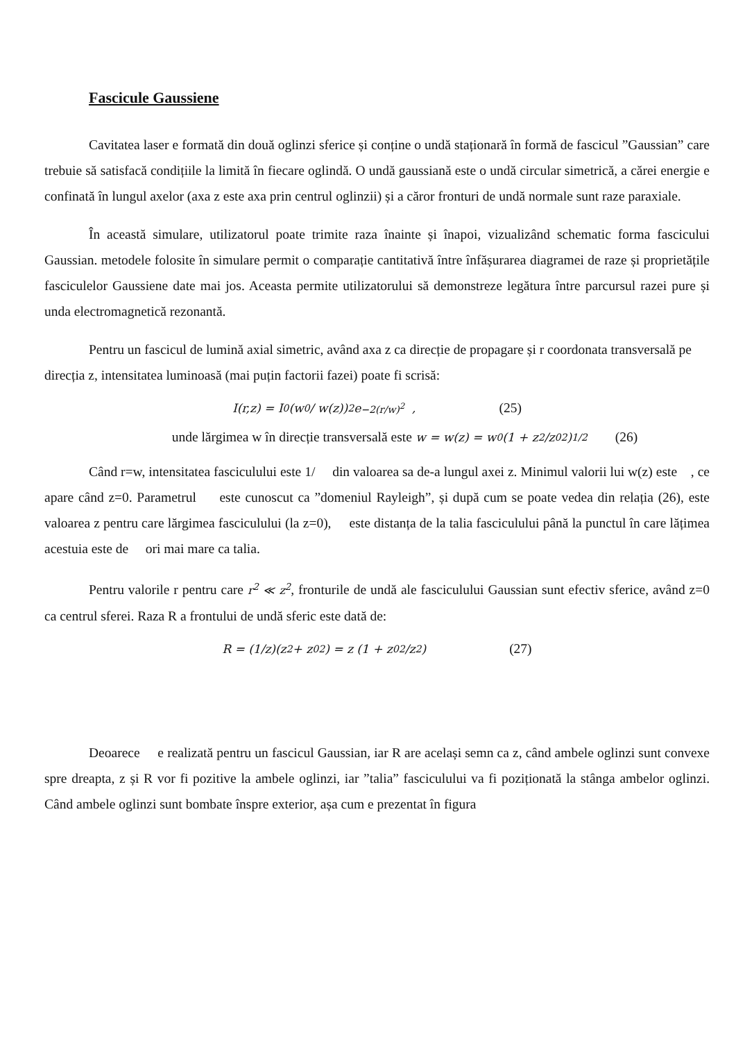Fascicule Gaussiene
Cavitatea laser e formată din două oglinzi sferice și conține o undă staționară în formă de fascicul ”Gaussian” care trebuie să satisfacă condițiile la limită în fiecare oglindă. O undă gaussiană este o undă circular simetrică, a cărei energie e confinată în lungul axelor (axa z este axa prin centrul oglinzii) și a căror fronturi de undă normale sunt raze paraxiale.
În această simulare, utilizatorul poate trimite raza înainte și înapoi, vizualizând schematic forma fascicului Gaussian. metodele folosite în simulare permit o comparație cantitativă între înfășurarea diagramei de raze și proprietățile fasciculelor Gaussiene date mai jos. Aceasta permite utilizatorului să demonstreze legătura între parcursul razei pure și unda electromagnetică rezonantă.
Pentru un fascicul de lumină axial simetric, având axa z ca direcție de propagare și r coordonata transversală pe direcția z, intensitatea luminoasă (mai puțin factorii fazei) poate fi scrisă:
I(r,z) = I<sub>0</sub> (w<sub>0</sub> / w(z))<sup>2</sup> e<sup>−2(r/w)<sup>2</sup></sup> , (25)
unde lărgimea w în direcție transversală este w = w(z) = w<sub>0</sub> (1 + z<sup>2</sup>/z<sub>0</sub><sup>2</sup>)<sup>1/2</sup> (26)
Când r=w, intensitatea fasciculului este 1/ din valoarea sa de-a lungul axei z. Minimul valorii lui w(z) este , ce apare când z=0. Parametrul este cunoscut ca ”domeniul Rayleigh”, și după cum se poate vedea din relația (26), este valoarea z pentru care lărgimea fasciculului (la z=0), este distanța de la talia fasciculului până la punctul în care lățimea acestuia este de ori mai mare ca talia.
Pentru valorile r pentru care r<sup>2</sup> ≪ z<sup>2</sup>, fronturile de undă ale fasciculului Gaussian sunt efectiv sferice, având z=0 ca centrul sferei. Raza R a frontului de undă sferic este dată de:
R = (1/z)(z<sup>2</sup> + z<sub>0</sub><sup>2</sup>) = z (1 + z<sub>0</sub><sup>2</sup>/z<sup>2</sup>) (27)
Deoarece e realizată pentru un fascicul Gaussian, iar R are același semn ca z, când ambele oglinzi sunt convexe spre dreapta, z și R vor fi pozitive la ambele oglinzi, iar ”talia” fasciculului va fi poziționată la stânga ambelor oglinzi. Când ambele oglinzi sunt bombate înspre exterior, așa cum e prezentat în figura